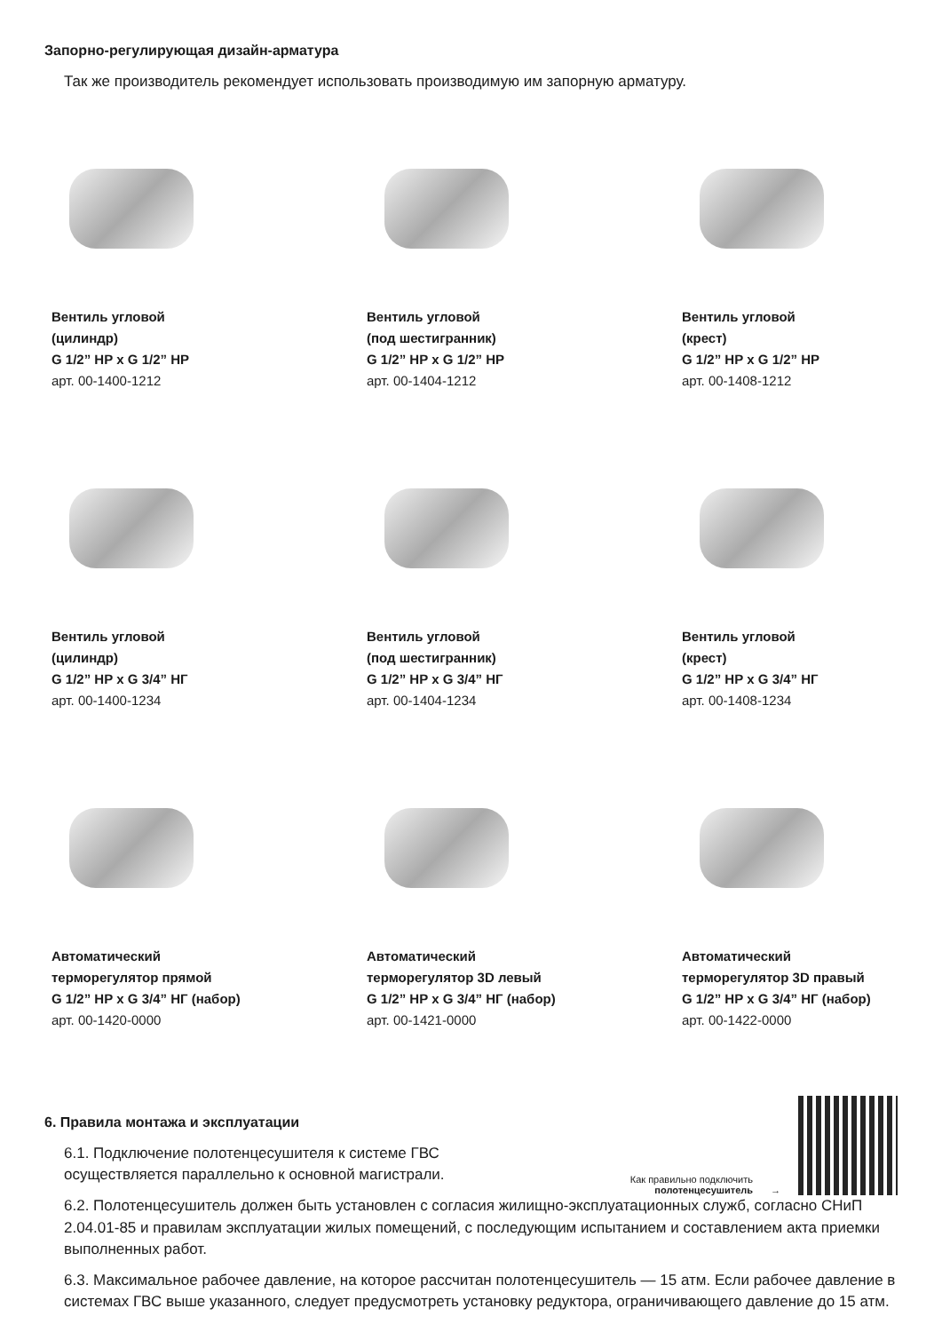Запорно-регулирующая дизайн-арматура
Так же производитель рекомендует использовать производимую им запорную арматуру.
Вентиль угловой
(цилиндр)
G 1/2” НР х G 1/2” НР
арт. 00-1400-1212
Вентиль угловой
(под шестигранник)
G 1/2” НР х G 1/2” НР
арт. 00-1404-1212
Вентиль угловой
(крест)
G 1/2” НР х G 1/2” НР
арт. 00-1408-1212
Вентиль угловой
(цилиндр)
G 1/2” НР х G 3/4” НГ
арт. 00-1400-1234
Вентиль угловой
(под шестигранник)
G 1/2” НР х G 3/4” НГ
арт. 00-1404-1234
Вентиль угловой
(крест)
G 1/2” НР х G 3/4” НГ
арт. 00-1408-1234
Автоматический
терморегулятор прямой
G 1/2” НР х G 3/4” НГ (набор)
арт. 00-1420-0000
Автоматический
терморегулятор 3D левый
G 1/2” НР х G 3/4” НГ (набор)
арт. 00-1421-0000
Автоматический
терморегулятор 3D правый
G 1/2” НР х G 3/4” НГ (набор)
арт. 00-1422-0000
6. Правила монтажа и эксплуатации
6.1. Подключение полотенцесушителя к системе ГВС
осуществляется параллельно к основной магистрали.
Как правильно подключить
полотенцесушитель
→
6.2. Полотенцесушитель должен быть установлен с согласия жилищно-эксплуатационных служб, согласно СНиП 2.04.01-85 и правилам эксплуатации жилых помещений, с последующим испытанием и составлением акта приемки выполненных работ.
6.3. Максимальное рабочее давление, на которое рассчитан полотенцесушитель — 15 атм. Если рабочее давление в системах ГВС выше указанного, следует предусмотреть установку редуктора, ограничивающего давление до 15 атм.